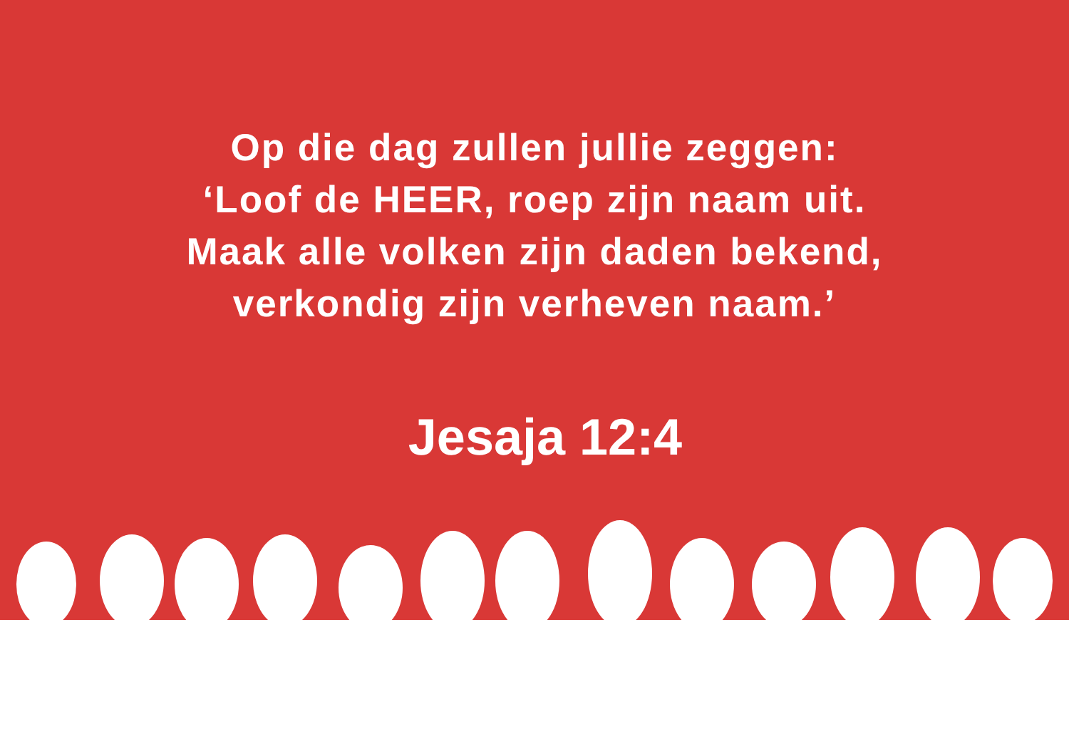Op die dag zullen jullie zeggen:
‘Loof de HEER, roep zijn naam uit.
Maak alle volken zijn daden bekend,
verkondig zijn verheven naam.’
Jesaja 12:4